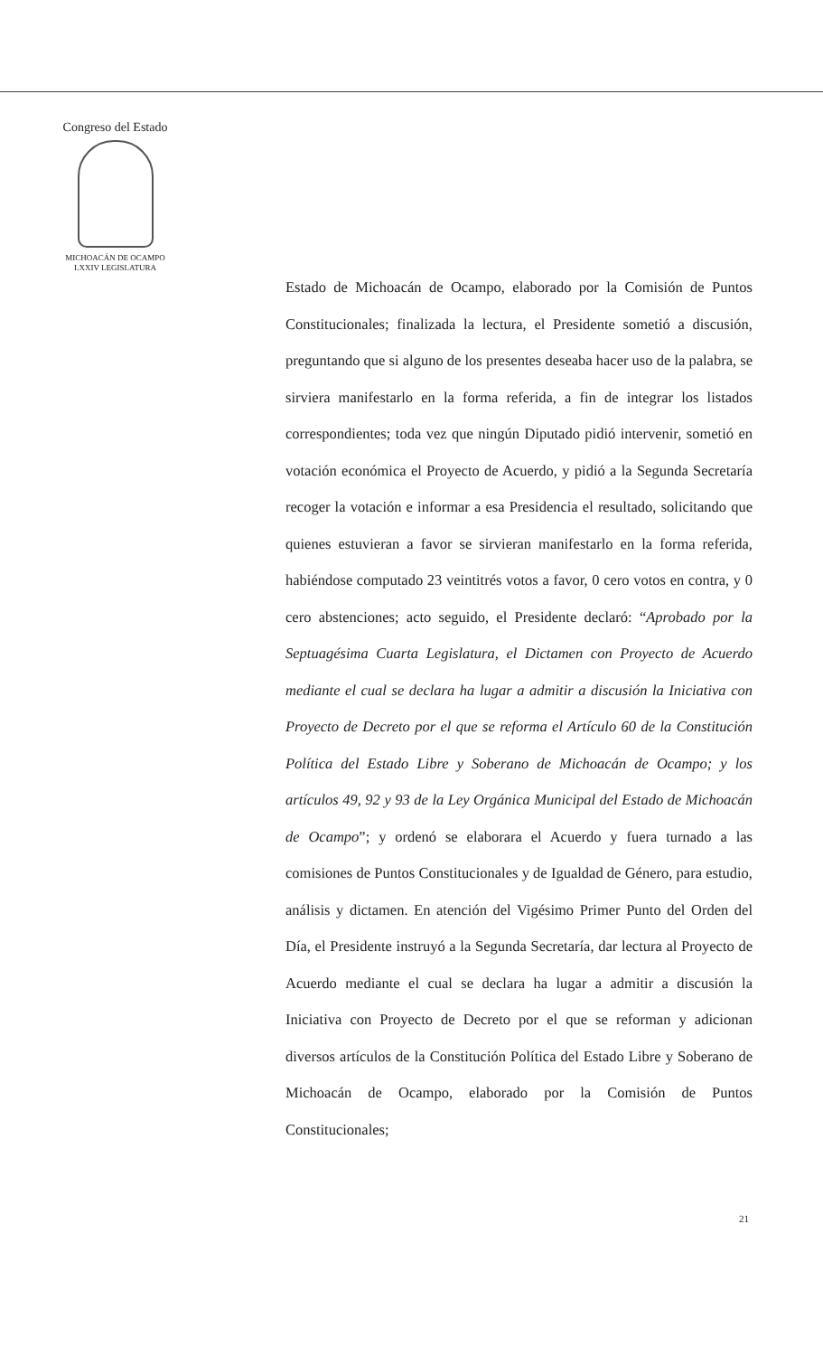Congreso del Estado
MICHOACÁN DE OCAMPO
LXXIV LEGISLATURA
Estado de Michoacán de Ocampo, elaborado por la Comisión de Puntos Constitucionales; finalizada la lectura, el Presidente sometió a discusión, preguntando que si alguno de los presentes deseaba hacer uso de la palabra, se sirviera manifestarlo en la forma referida, a fin de integrar los listados correspondientes; toda vez que ningún Diputado pidió intervenir, sometió en votación económica el Proyecto de Acuerdo, y pidió a la Segunda Secretaría recoger la votación e informar a esa Presidencia el resultado, solicitando que quienes estuvieran a favor se sirvieran manifestarlo en la forma referida, habiéndose computado 23 veintitrés votos a favor, 0 cero votos en contra, y 0 cero abstenciones; acto seguido, el Presidente declaró: “Aprobado por la Septuagésima Cuarta Legislatura, el Dictamen con Proyecto de Acuerdo mediante el cual se declara ha lugar a admitir a discusión la Iniciativa con Proyecto de Decreto por el que se reforma el Artículo 60 de la Constitución Política del Estado Libre y Soberano de Michoacán de Ocampo; y los artículos 49, 92 y 93 de la Ley Orgánica Municipal del Estado de Michoacán de Ocampo”; y ordenó se elaborara el Acuerdo y fuera turnado a las comisiones de Puntos Constitucionales y de Igualdad de Género, para estudio, análisis y dictamen. En atención del Vigésimo Primer Punto del Orden del Día, el Presidente instruyó a la Segunda Secretaría, dar lectura al Proyecto de Acuerdo mediante el cual se declara ha lugar a admitir a discusión la Iniciativa con Proyecto de Decreto por el que se reforman y adicionan diversos artículos de la Constitución Política del Estado Libre y Soberano de Michoacán de Ocampo, elaborado por la Comisión de Puntos Constitucionales;
21